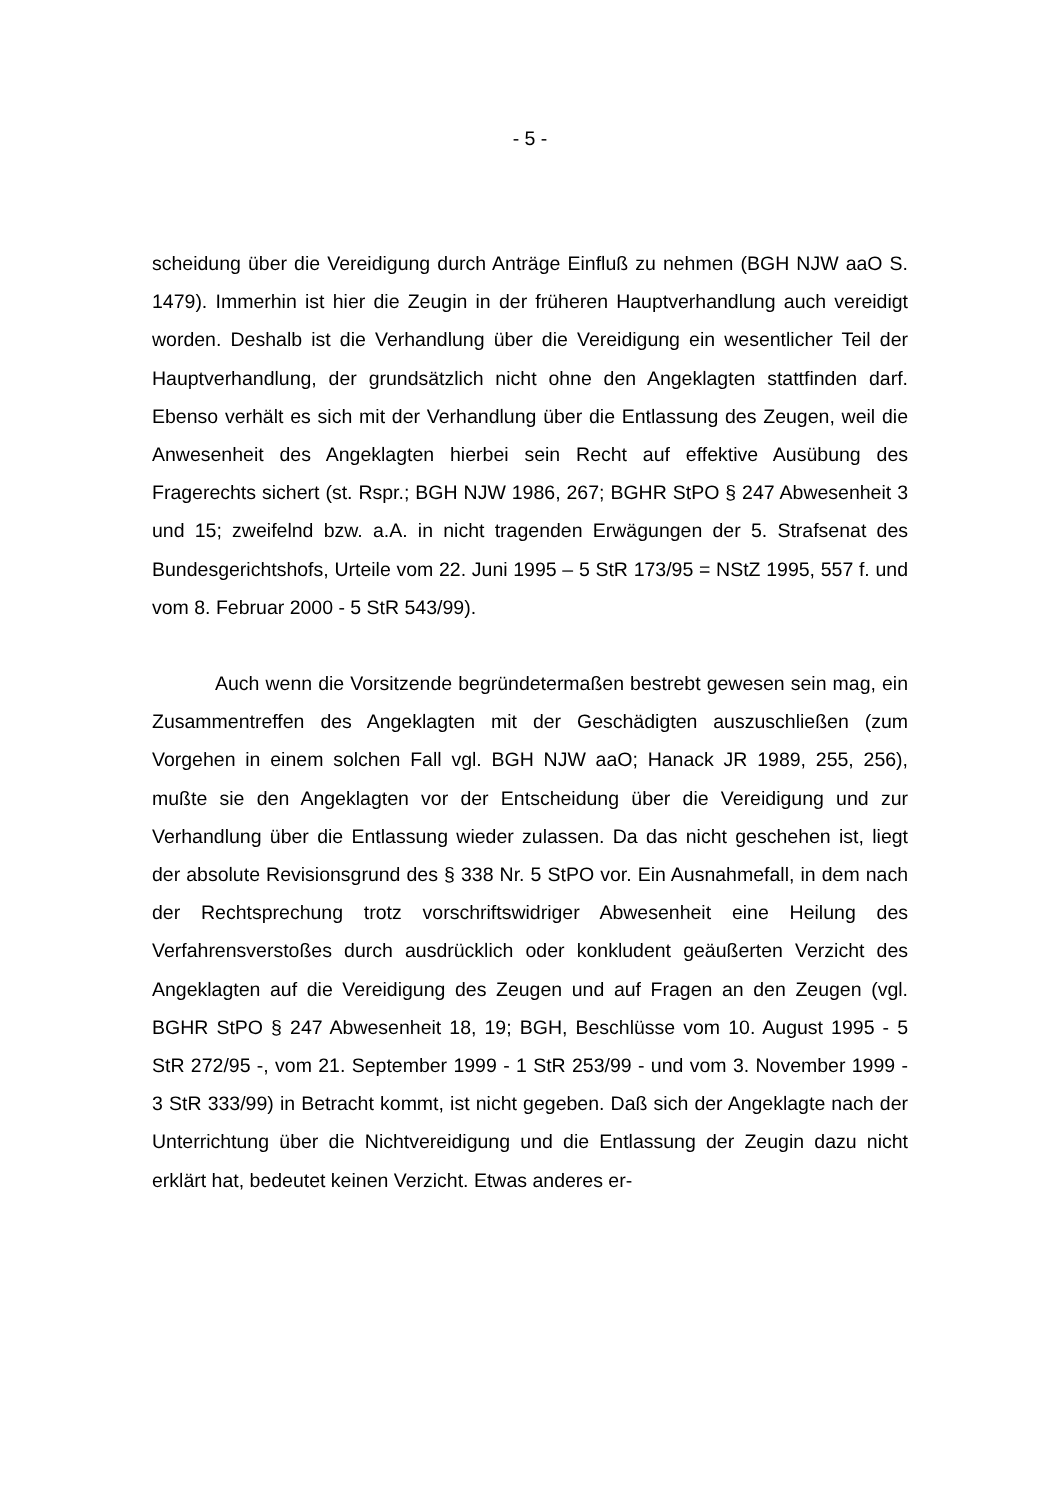- 5 -
scheidung über die Vereidigung durch Anträge Einfluß zu nehmen (BGH NJW aaO S. 1479). Immerhin ist hier die Zeugin in der früheren Hauptverhandlung auch vereidigt worden. Deshalb ist die Verhandlung über die Vereidigung ein wesentlicher Teil der Hauptverhandlung, der grundsätzlich nicht ohne den Angeklagten stattfinden darf. Ebenso verhält es sich mit der Verhandlung über die Entlassung des Zeugen, weil die Anwesenheit des Angeklagten hierbei sein Recht auf effektive Ausübung des Fragerechts sichert (st. Rspr.; BGH NJW 1986, 267; BGHR StPO § 247 Abwesenheit 3 und 15; zweifelnd bzw. a.A. in nicht tragenden Erwägungen der 5. Strafsenat des Bundesgerichtshofs, Urteile vom 22. Juni 1995 – 5 StR 173/95 = NStZ 1995, 557 f. und vom 8. Februar 2000 - 5 StR 543/99).
Auch wenn die Vorsitzende begründetermaßen bestrebt gewesen sein mag, ein Zusammentreffen des Angeklagten mit der Geschädigten auszuschließen (zum Vorgehen in einem solchen Fall vgl. BGH NJW aaO; Hanack JR 1989, 255, 256), mußte sie den Angeklagten vor der Entscheidung über die Vereidigung und zur Verhandlung über die Entlassung wieder zulassen. Da das nicht geschehen ist, liegt der absolute Revisionsgrund des § 338 Nr. 5 StPO vor. Ein Ausnahmefall, in dem nach der Rechtsprechung trotz vorschriftswidriger Abwesenheit eine Heilung des Verfahrensverstoßes durch ausdrücklich oder konkludent geäußerten Verzicht des Angeklagten auf die Vereidigung des Zeugen und auf Fragen an den Zeugen (vgl. BGHR StPO § 247 Abwesenheit 18, 19; BGH, Beschlüsse vom 10. August 1995 - 5 StR 272/95 -, vom 21. September 1999 - 1 StR 253/99 - und vom 3. November 1999 - 3 StR 333/99) in Betracht kommt, ist nicht gegeben. Daß sich der Angeklagte nach der Unterrichtung über die Nichtvereidigung und die Entlassung der Zeugin dazu nicht erklärt hat, bedeutet keinen Verzicht. Etwas anderes er-